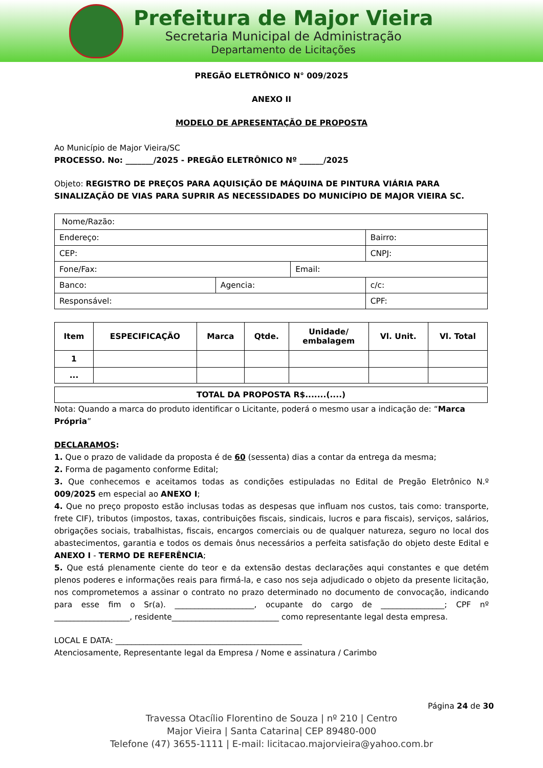Prefeitura de Major Vieira
Secretaria Municipal de Administração
Departamento de Licitações
PREGÃO ELETRÔNICO N° 009/2025
ANEXO II
MODELO DE APRESENTAÇÃO DE PROPOSTA
Ao Município de Major Vieira/SC
PROCESSO. No: _______/2025 - PREGÃO ELETRÔNICO Nº ______/2025
Objeto: REGISTRO DE PREÇOS PARA AQUISIÇÃO DE MÁQUINA DE PINTURA VIÁRIA PARA SINALIZAÇÃO DE VIAS PARA SUPRIR AS NECESSIDADES DO MUNICÍPIO DE MAJOR VIEIRA SC.
| Nome/Razão: | | | |
| Endereço: | | | Bairro: |
| CEP: | | | CNPJ: |
| Fone/Fax: | | Email: | |
| Banco: | Agencia: | | c/c: |
| Responsável: | | | CPF: |
| Item | ESPECIFICAÇÃO | Marca | Qtde. | Unidade/ embalagem | Vl. Unit. | Vl. Total |
| --- | --- | --- | --- | --- | --- | --- |
| 1 | | | | | | |
| ... | | | | | | |
| TOTAL DA PROPOSTA R$.......(....) |
| --- |
Nota: Quando a marca do produto identificar o Licitante, poderá o mesmo usar a indicação de: “Marca Própria”
DECLARAMOS:
1. Que o prazo de validade da proposta é de 60 (sessenta) dias a contar da entrega da mesma;
2. Forma de pagamento conforme Edital;
3. Que conhecemos e aceitamos todas as condições estipuladas no Edital de Pregão Eletrônico N.º 009/2025 em especial ao ANEXO I;
4. Que no preço proposto estão inclusas todas as despesas que influam nos custos, tais como: transporte, frete CIF), tributos (impostos, taxas, contribuições fiscais, sindicais, lucros e para fiscais), serviços, salários, obrigações sociais, trabalhistas, fiscais, encargos comerciais ou de qualquer natureza, seguro no local dos abastecimentos, garantia e todos os demais ônus necessários a perfeita satisfação do objeto deste Edital e ANEXO I - TERMO DE REFERÊNCIA;
5. Que está plenamente ciente do teor e da extensão destas declarações aqui constantes e que detém plenos poderes e informações reais para firmá-la, e caso nos seja adjudicado o objeto da presente licitação, nos comprometemos a assinar o contrato no prazo determinado no documento de convocação, indicando para esse fim o Sr(a). ____________________, ocupante do cargo de ________________; CPF nº ___________________, residente___________________________ como representante legal desta empresa.
LOCAL E DATA: _______________________________________________
Atenciosamente, Representante legal da Empresa / Nome e assinatura / Carimbo
Página 24 de 30
Travessa Otacílio Florentino de Souza | nº 210 | Centro
Major Vieira | Santa Catarina| CEP 89480-000
Telefone (47) 3655-1111 | E-mail: licitacao.majorvieira@yahoo.com.br